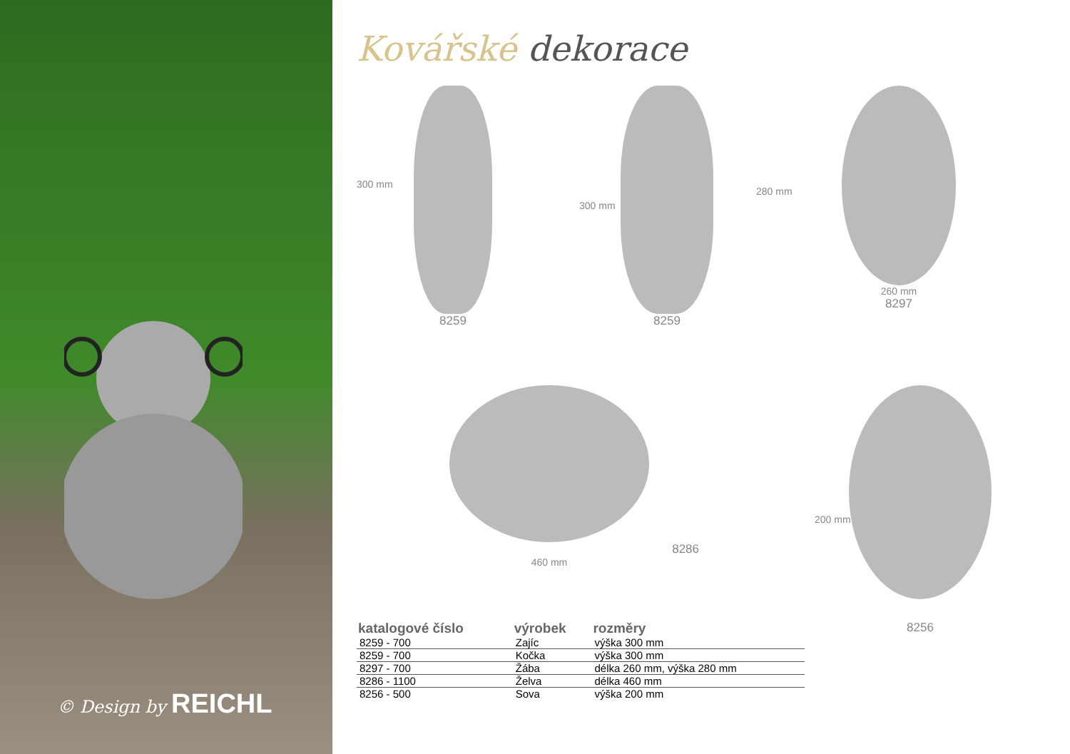© Design by REICHL
Kovářské dekorace
8259
300 mm
8259
300 mm
260 mm
8297
280 mm
8286
460 mm
8256
200 mm
| katalogové číslo | výrobek | rozměry |
| --- | --- | --- |
| 8259 - 700 | Zajíc | výška 300 mm |
| 8259 - 700 | Kočka | výška 300 mm |
| 8297 - 700 | Žába | délka 260 mm, výška 280 mm |
| 8286 - 1100 | Želva | délka 460 mm |
| 8256 - 500 | Sova | výška 200 mm |